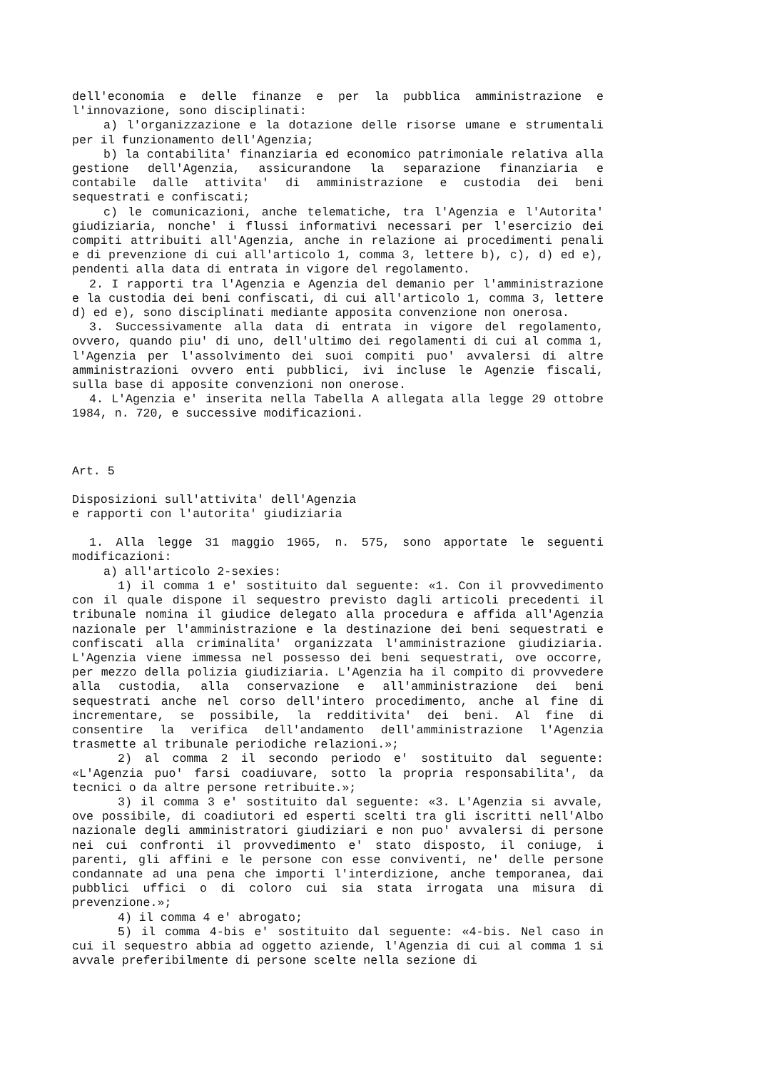dell'economia e delle finanze e per la pubblica amministrazione e l'innovazione, sono disciplinati:
a) l'organizzazione e la dotazione delle risorse umane e strumentali per il funzionamento dell'Agenzia;
b) la contabilita' finanziaria ed economico patrimoniale relativa alla gestione dell'Agenzia, assicurandone la separazione finanziaria e contabile dalle attivita' di amministrazione e custodia dei beni sequestrati e confiscati;
c) le comunicazioni, anche telematiche, tra l'Agenzia e l'Autorita' giudiziaria, nonche' i flussi informativi necessari per l'esercizio dei compiti attribuiti all'Agenzia, anche in relazione ai procedimenti penali e di prevenzione di cui all'articolo 1, comma 3, lettere b), c), d) ed e), pendenti alla data di entrata in vigore del regolamento.
2. I rapporti tra l'Agenzia e Agenzia del demanio per l'amministrazione e la custodia dei beni confiscati, di cui all'articolo 1, comma 3, lettere d) ed e), sono disciplinati mediante apposita convenzione non onerosa.
3. Successivamente alla data di entrata in vigore del regolamento, ovvero, quando piu' di uno, dell'ultimo dei regolamenti di cui al comma 1, l'Agenzia per l'assolvimento dei suoi compiti puo' avvalersi di altre amministrazioni ovvero enti pubblici, ivi incluse le Agenzie fiscali, sulla base di apposite convenzioni non onerose.
4. L'Agenzia e' inserita nella Tabella A allegata alla legge 29 ottobre 1984, n. 720, e successive modificazioni.
Art. 5
Disposizioni sull'attivita' dell'Agenzia
e rapporti con l'autorita' giudiziaria
1. Alla legge 31 maggio 1965, n. 575, sono apportate le seguenti modificazioni:
a) all'articolo 2-sexies:
1) il comma 1 e' sostituito dal seguente: «1. Con il provvedimento con il quale dispone il sequestro previsto dagli articoli precedenti il tribunale nomina il giudice delegato alla procedura e affida all'Agenzia nazionale per l'amministrazione e la destinazione dei beni sequestrati e confiscati alla criminalita' organizzata l'amministrazione giudiziaria. L'Agenzia viene immessa nel possesso dei beni sequestrati, ove occorre, per mezzo della polizia giudiziaria. L'Agenzia ha il compito di provvedere alla custodia, alla conservazione e all'amministrazione dei beni sequestrati anche nel corso dell'intero procedimento, anche al fine di incrementare, se possibile, la redditivita' dei beni. Al fine di consentire la verifica dell'andamento dell'amministrazione l'Agenzia trasmette al tribunale periodiche relazioni.»;
2) al comma 2 il secondo periodo e' sostituito dal seguente: «L'Agenzia puo' farsi coadiuvare, sotto la propria responsabilita', da tecnici o da altre persone retribuite.»;
3) il comma 3 e' sostituito dal seguente: «3. L'Agenzia si avvale, ove possibile, di coadiutori ed esperti scelti tra gli iscritti nell'Albo nazionale degli amministratori giudiziari e non puo' avvalersi di persone nei cui confronti il provvedimento e' stato disposto, il coniuge, i parenti, gli affini e le persone con esse conviventi, ne' delle persone condannate ad una pena che importi l'interdizione, anche temporanea, dai pubblici uffici o di coloro cui sia stata irrogata una misura di prevenzione.»;
4) il comma 4 e' abrogato;
5) il comma 4-bis e' sostituito dal seguente: «4-bis. Nel caso in cui il sequestro abbia ad oggetto aziende, l'Agenzia di cui al comma 1 si avvale preferibilmente di persone scelte nella sezione di